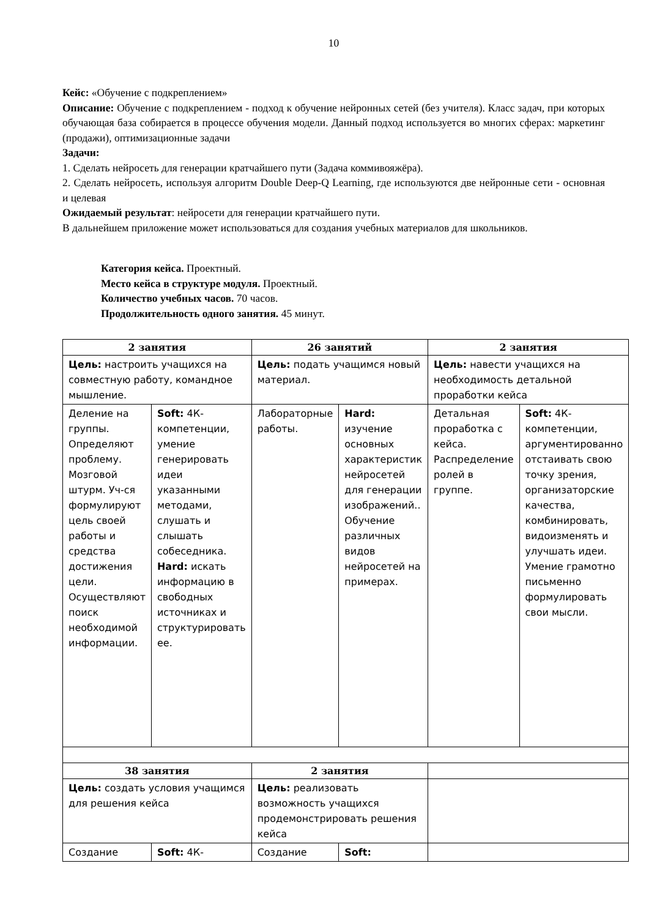10
Кейс: «Обучение с подкреплением»
Описание: Обучение с подкреплением - подход к обучение нейронных сетей (без учителя). Класс задач, при которых обучающая база собирается в процессе обучения модели. Данный подход используется во многих сферах: маркетинг (продажи), оптимизационные задачи
Задачи:
1. Сделать нейросеть для генерации кратчайшего пути (Задача коммивояжёра).
2. Сделать нейросеть, используя алгоритм Double Deep-Q Learning, где используются две нейронные сети - основная и целевая
Ожидаемый результат: нейросети для генерации кратчайшего пути.
В дальнейшем приложение может использоваться для создания учебных материалов для школьников.
Категория кейса. Проектный.
Место кейса в структуре модуля. Проектный.
Количество учебных часов. 70 часов.
Продолжительность одного занятия. 45 минут.
| 2 занятия | | 26 занятий | | 2 занятия | |
| Цель: настроить учащихся на совместную работу, командное мышление. | | Цель: подать учащимся новый материал. | | Цель: навести учащихся на необходимость детальной проработки кейса | |
| Деление на группы. Определяют проблему. Мозговой штурм. Уч-ся формулируют цель своей работы и средства достижения цели. Осуществляют поиск необходимой информации. | Soft: 4К-компетенции, умение генерировать идеи указанными методами, слушать и слышать собеседника. Hard: искать информацию в свободных источниках и структурировать ее. | Лабораторные работы. | Hard: изучение основных характеристик нейросетей для генерации изображений.. Обучение различных видов нейросетей на примерах. | Детальная проработка с кейса. Распределение ролей в группе. | Soft: 4К-компетенции, аргументированно отстаивать свою точку зрения, организаторские качества, комбинировать, видоизменять и улучшать идеи. Умение грамотно письменно формулировать свои мысли. |
| 38 занятия | | 2 занятия | | | |
| Цель: создать условия учащимся для решения кейса | | Цель: реализовать возможность учащихся продемонстрировать решения кейса | | | |
| Создание | Soft: 4К- | Создание | Soft: | | |